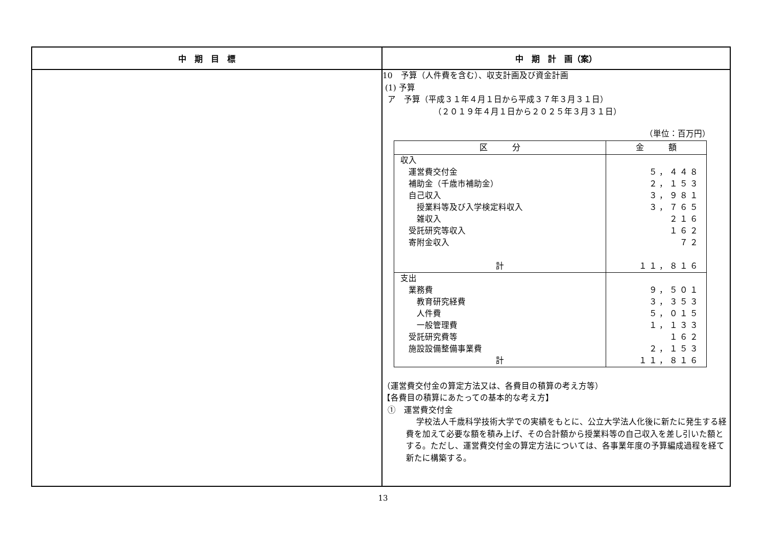| 中 期 目 標 | 中 期 計 画（案） |
| --- | --- |
| | 10 予算（人件費を含む）、収支計画及び資金計画 (1) 予算 ア 予算（平成３１年４月１日から平成３７年３月３１日） （２０１９年４月１日から２０２５年３月３１日） （単位：百万円） / 区 分 / 金 額 / / --- / --- / / 収入 運営費交付金 補助金（千歳市補助金） 自己収入 授業料等及び入学検定料収入 雑収入 受託研究等収入 寄附金収入 計 / ５，４４８ ２，１５３ ３，９８１ ３，７６５ ２１６ １６２ ７２ １１，８１６ / / 支出 業務費 教育研究経費 人件費 一般管理費 受託研究費等 施設設備整備事業費 計 / ９，５０１ ３，３５３ ５，０１５ １，１３３ １６２ ２，１５３ １１，８１６ / （運営費交付金の算定方法又は、各費目の積算の考え方等） 【各費目の積算にあたっての基本的な考え方】 ① 運営費交付金 学校法人千歳科学技術大学での実績をもとに、公立大学法人化後に新たに発生する経費を加えて必要な額を積み上げ、その合計額から授業料等の自己収入を差し引いた額とする。ただし、運営費交付金の算定方法については、各事業年度の予算編成過程を経て新たに構築する。 |
13